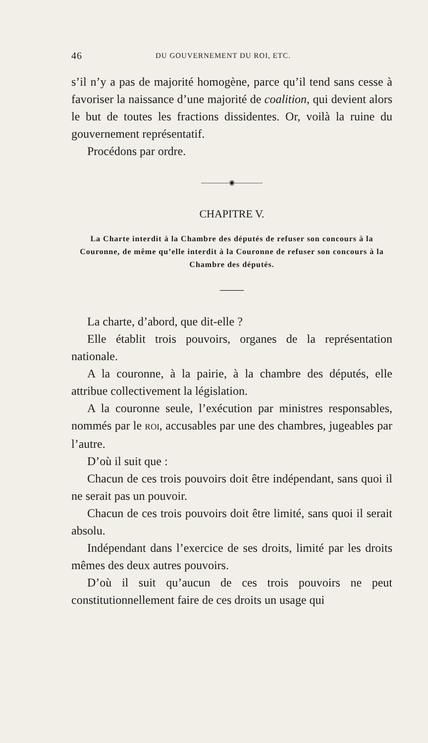46 DU GOUVERNEMENT DU ROI, ETC.
s’il n’y a pas de majorité homogène, parce qu’il tend sans cesse à favoriser la naissance d’une majorité de coalition, qui devient alors le but de toutes les fractions dissidentes. Or, voilà la ruine du gouvernement représentatif.
Procédons par ordre.
————◉————
CHAPITRE V.
La Charte interdit à la Chambre des députés de refuser son concours à la Couronne, de même qu’elle interdit à la Couronne de refuser son concours à la Chambre des députés.
——
La charte, d’abord, que dit-elle ?
Elle établit trois pouvoirs, organes de la représentation nationale.
A la couronne, à la pairie, à la chambre des députés, elle attribue collectivement la législation.
A la couronne seule, l’exécution par ministres responsables, nommés par le ROI, accusables par une des chambres, jugeables par l’autre.
D’où il suit que :
Chacun de ces trois pouvoirs doit être indépendant, sans quoi il ne serait pas un pouvoir.
Chacun de ces trois pouvoirs doit être limité, sans quoi il serait absolu.
Indépendant dans l’exercice de ses droits, limité par les droits mêmes des deux autres pouvoirs.
D’où il suit qu’aucun de ces trois pouvoirs ne peut constitutionnellement faire de ces droits un usage qui